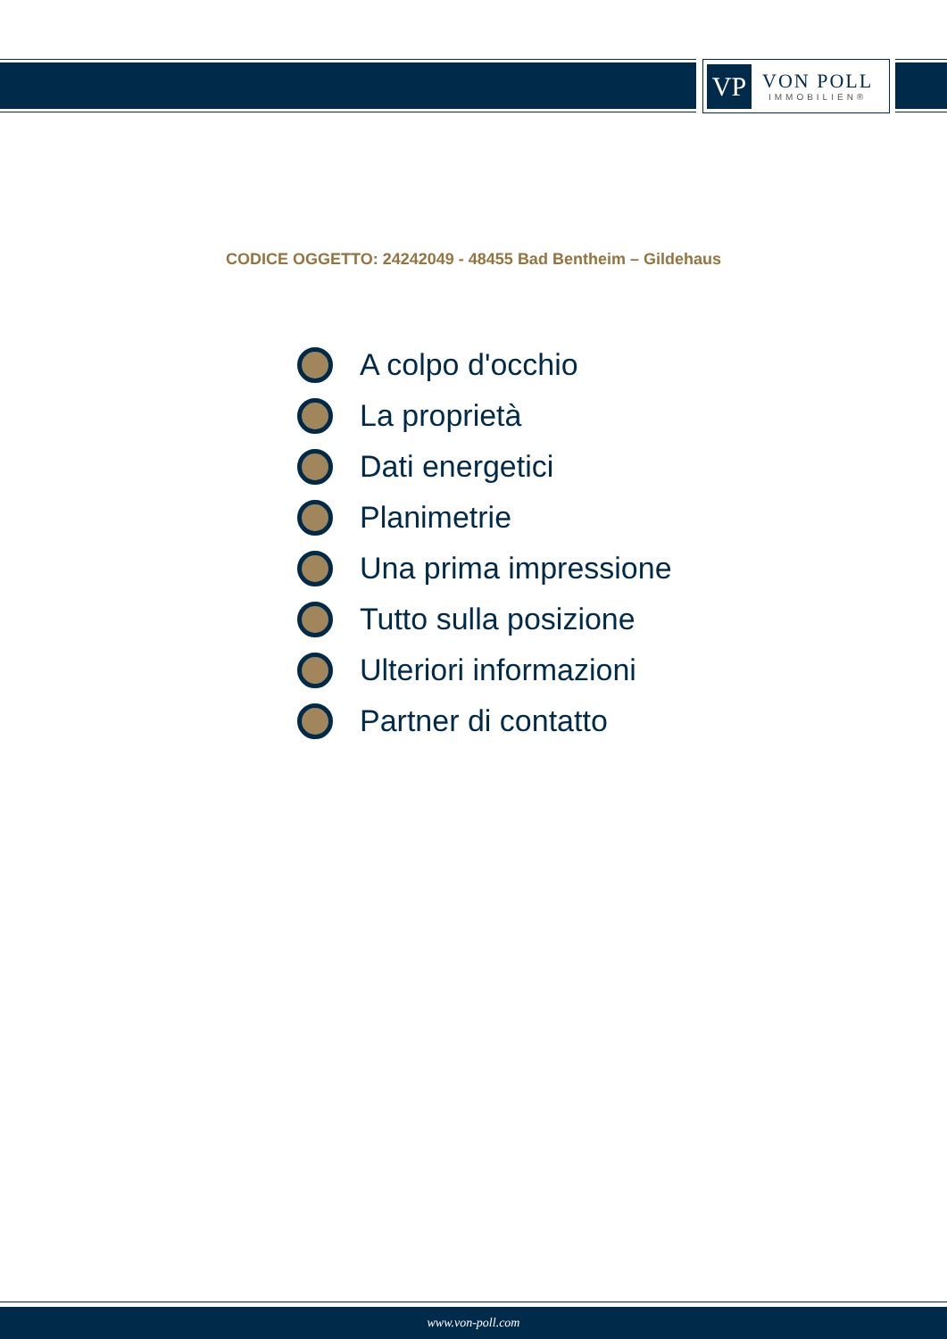VP
VON POLL
IMMOBILIEN®
CODICE OGGETTO: 24242049 - 48455 Bad Bentheim – Gildehaus
A colpo d'occhio
La proprietà
Dati energetici
Planimetrie
Una prima impressione
Tutto sulla posizione
Ulteriori informazioni
Partner di contatto
www.von-poll.com